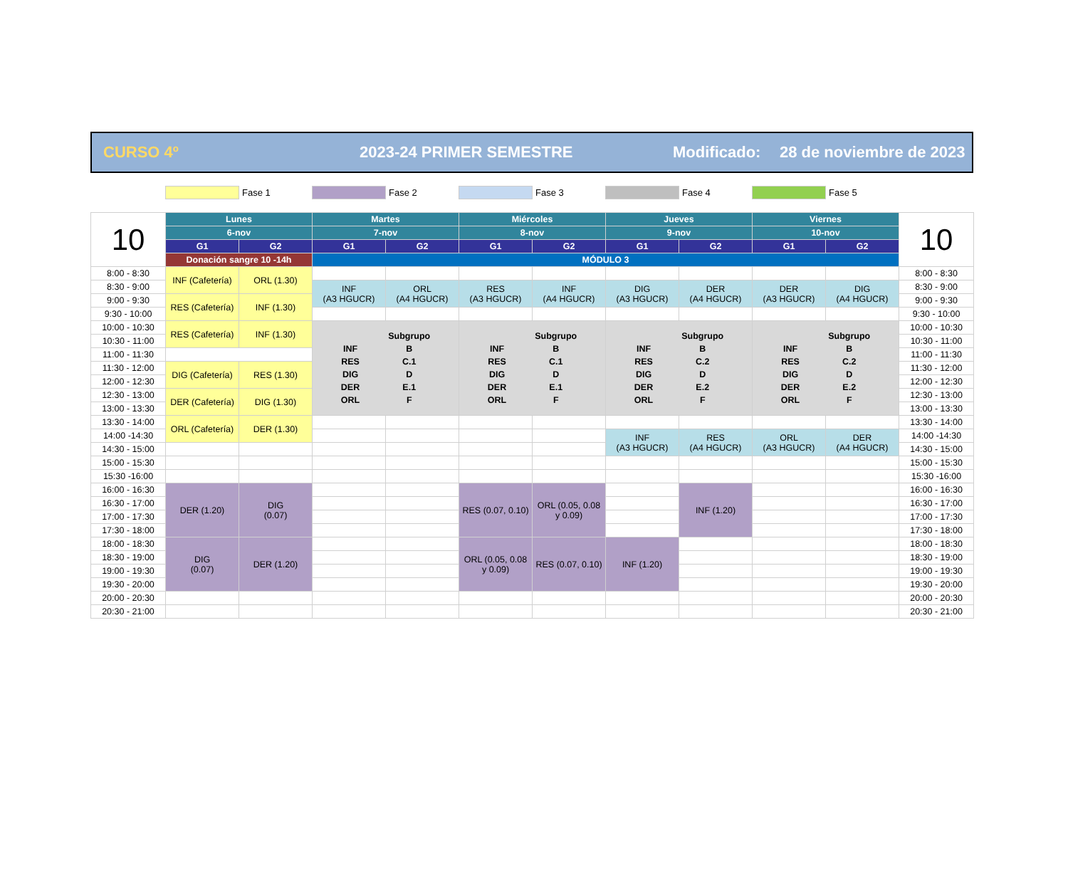CURSO 4º 2023-24 PRIMER SEMESTRE Modificado: 28 de noviembre de 2023
Fase 1 Fase 2 Fase 3 Fase 4 Fase 5
| 10 | Lunes | | Martes | | Miércoles | | Jueves | | Viernes | | 10 |
| | 6-nov | | 7-nov | | 8-nov | | 9-nov | | 10-nov | | |
| | G1 | G2 | G1 | G2 | G1 | G2 | G1 | G2 | G1 | G2 | |
| | Donación sangre 10 -14h | | MÓDULO 3 | | | | | | | | |
| 8:00 - 8:30 | INF (Cafetería) | ORL (1.30) | | | | | | | | | 8:00 - 8:30 |
| 8:30 - 9:00 | | | INF (A3 HGUCR) | ORL (A4 HGUCR) | RES (A3 HGUCR) | INF (A4 HGUCR) | DIG (A3 HGUCR) | DER (A4 HGUCR) | DER (A3 HGUCR) | DIG (A4 HGUCR) | 8:30 - 9:00 |
| 9:00 - 9:30 | RES (Cafetería) | INF (1.30) | | | | | | | | | 9:00 - 9:30 |
| 9:30 - 10:00 | | | | | | | | | | | 9:30 - 10:00 |
| 10:00 - 10:30 | RES (Cafetería) | INF (1.30) | / / Subgrupo / / INF / B / / RES / C.1 / / DIG / D / / DER / E.1 / / ORL / F / | | / / Subgrupo / / INF / B / / RES / C.1 / / DIG / D / / DER / E.1 / / ORL / F / | | / / Subgrupo / / INF / B / / RES / C.2 / / DIG / D / / DER / E.2 / / ORL / F / | | / / Subgrupo / / INF / B / / RES / C.2 / / DIG / D / / DER / E.2 / / ORL / F / | | 10:00 - 10:30 |
| 10:30 - 11:00 | | | | | | | | | | | 10:30 - 11:00 |
| 11:00 - 11:30 | | | | | | | | | | | 11:00 - 11:30 |
| 11:30 - 12:00 | DIG (Cafetería) | RES (1.30) | | | | | | | | | 11:30 - 12:00 |
| 12:00 - 12:30 | | | | | | | | | | | 12:00 - 12:30 |
| 12:30 - 13:00 | DER (Cafetería) | DIG (1.30) | | | | | | | | | 12:30 - 13:00 |
| 13:00 - 13:30 | | | | | | | | | | | 13:00 - 13:30 |
| 13:30 - 14:00 | ORL (Cafetería) | DER (1.30) | | | | | | | | | 13:30 - 14:00 |
| 14:00 -14:30 | | | | | | | INF (A3 HGUCR) | RES (A4 HGUCR) | ORL (A3 HGUCR) | DER (A4 HGUCR) | 14:00 -14:30 |
| 14:30 - 15:00 | | | | | | | | | | | 14:30 - 15:00 |
| 15:00 - 15:30 | | | | | | | | | | | 15:00 - 15:30 |
| 15:30 -16:00 | | | | | | | | | | | 15:30 -16:00 |
| 16:00 - 16:30 | DER (1.20) | DIG (0.07) | | | RES (0.07, 0.10) | ORL (0.05, 0.08 y 0.09) | | INF (1.20) | | | 16:00 - 16:30 |
| 16:30 - 17:00 | | | | | | | | | | | 16:30 - 17:00 |
| 17:00 - 17:30 | | | | | | | | | | | 17:00 - 17:30 |
| 17:30 - 18:00 | | | | | | | | | | | 17:30 - 18:00 |
| 18:00 - 18:30 | DIG (0.07) | DER (1.20) | | | ORL (0.05, 0.08 y 0.09) | RES (0.07, 0.10) | INF (1.20) | | | | 18:00 - 18:30 |
| 18:30 - 19:00 | | | | | | | | | | | 18:30 - 19:00 |
| 19:00 - 19:30 | | | | | | | | | | | 19:00 - 19:30 |
| 19:30 - 20:00 | | | | | | | | | | | 19:30 - 20:00 |
| 20:00 - 20:30 | | | | | | | | | | | 20:00 - 20:30 |
| 20:30 - 21:00 | | | | | | | | | | | 20:30 - 21:00 |